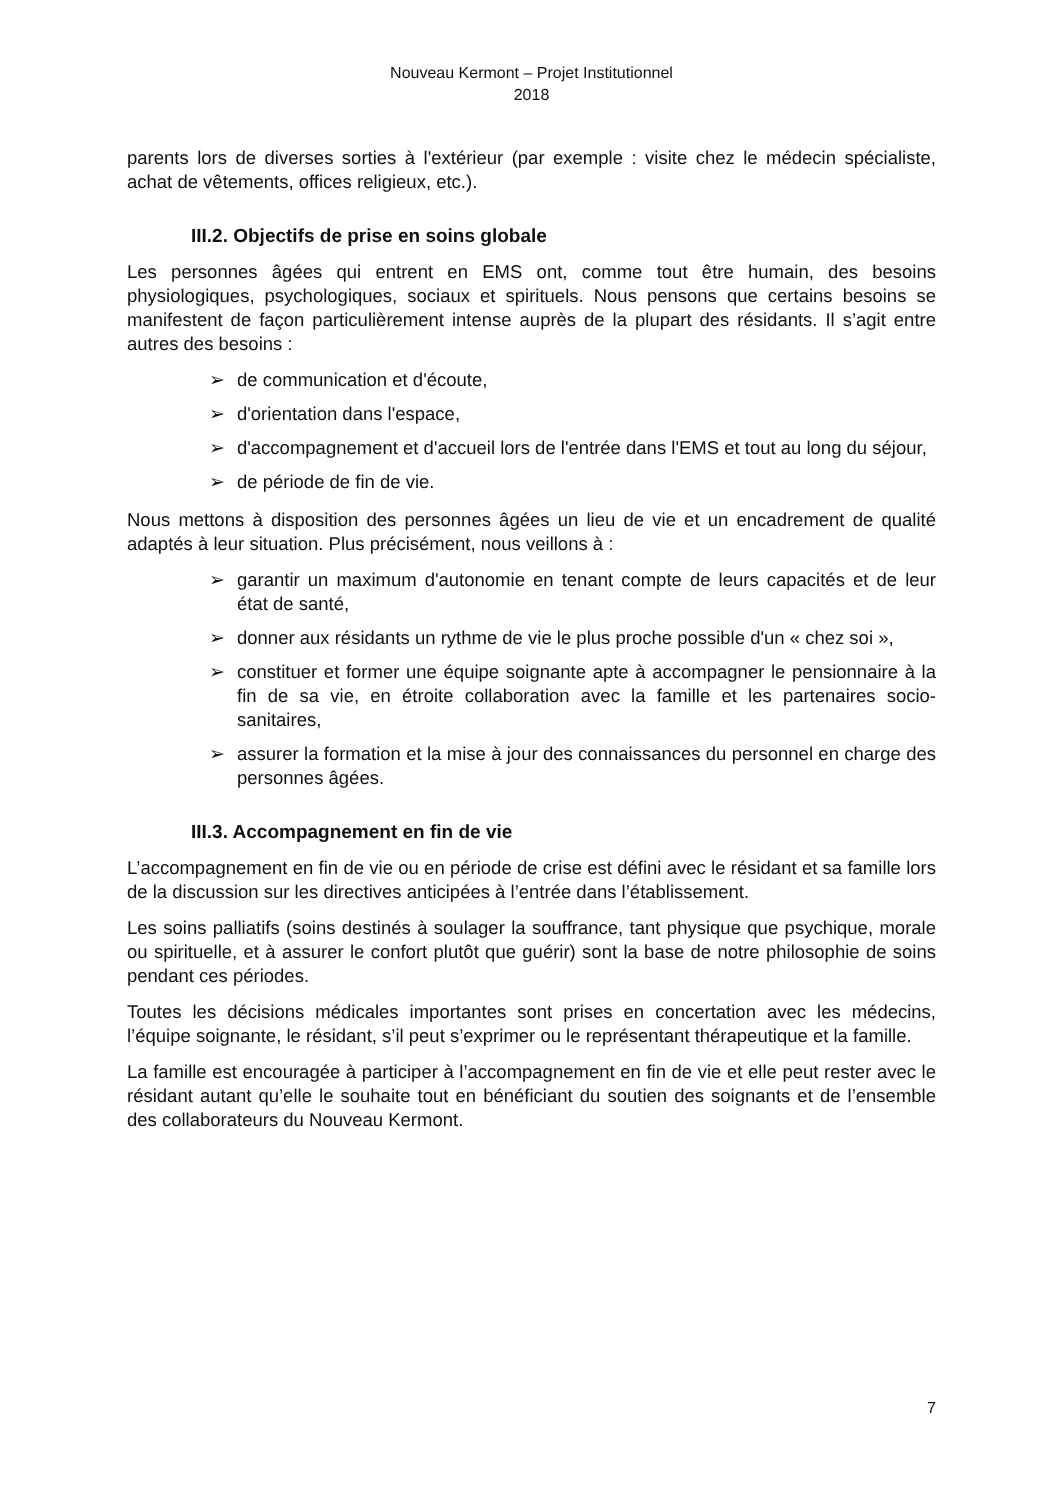Nouveau Kermont – Projet Institutionnel
2018
parents lors de diverses sorties à l'extérieur (par exemple : visite chez le médecin spécialiste, achat de vêtements, offices religieux, etc.).
III.2. Objectifs de prise en soins globale
Les personnes âgées qui entrent en EMS ont, comme tout être humain, des besoins physiologiques, psychologiques, sociaux et spirituels. Nous pensons que certains besoins se manifestent de façon particulièrement intense auprès de la plupart des résidants. Il s’agit entre autres des besoins :
➢ de communication et d'écoute,
➢ d'orientation dans l'espace,
➢ d'accompagnement et d'accueil lors de l'entrée dans l'EMS et tout au long du séjour,
➢ de période de fin de vie.
Nous mettons à disposition des personnes âgées un lieu de vie et un encadrement de qualité adaptés à leur situation. Plus précisément, nous veillons à :
➢ garantir un maximum d'autonomie en tenant compte de leurs capacités et de leur état de santé,
➢ donner aux résidants un rythme de vie le plus proche possible d'un « chez soi »,
➢ constituer et former une équipe soignante apte à accompagner le pensionnaire à la fin de sa vie, en étroite collaboration avec la famille et les partenaires socio-sanitaires,
➢ assurer la formation et la mise à jour des connaissances du personnel en charge des personnes âgées.
III.3. Accompagnement en fin de vie
L’accompagnement en fin de vie ou en période de crise est défini avec le résidant et sa famille lors de la discussion sur les directives anticipées à l’entrée dans l’établissement.
Les soins palliatifs (soins destinés à soulager la souffrance, tant physique que psychique, morale ou spirituelle, et à assurer le confort plutôt que guérir) sont la base de notre philosophie de soins pendant ces périodes.
Toutes les décisions médicales importantes sont prises en concertation avec les médecins, l’équipe soignante, le résidant, s’il peut s’exprimer ou le représentant thérapeutique et la famille.
La famille est encouragée à participer à l’accompagnement en fin de vie et elle peut rester avec le résidant autant qu’elle le souhaite tout en bénéficiant du soutien des soignants et de l’ensemble des collaborateurs du Nouveau Kermont.
7